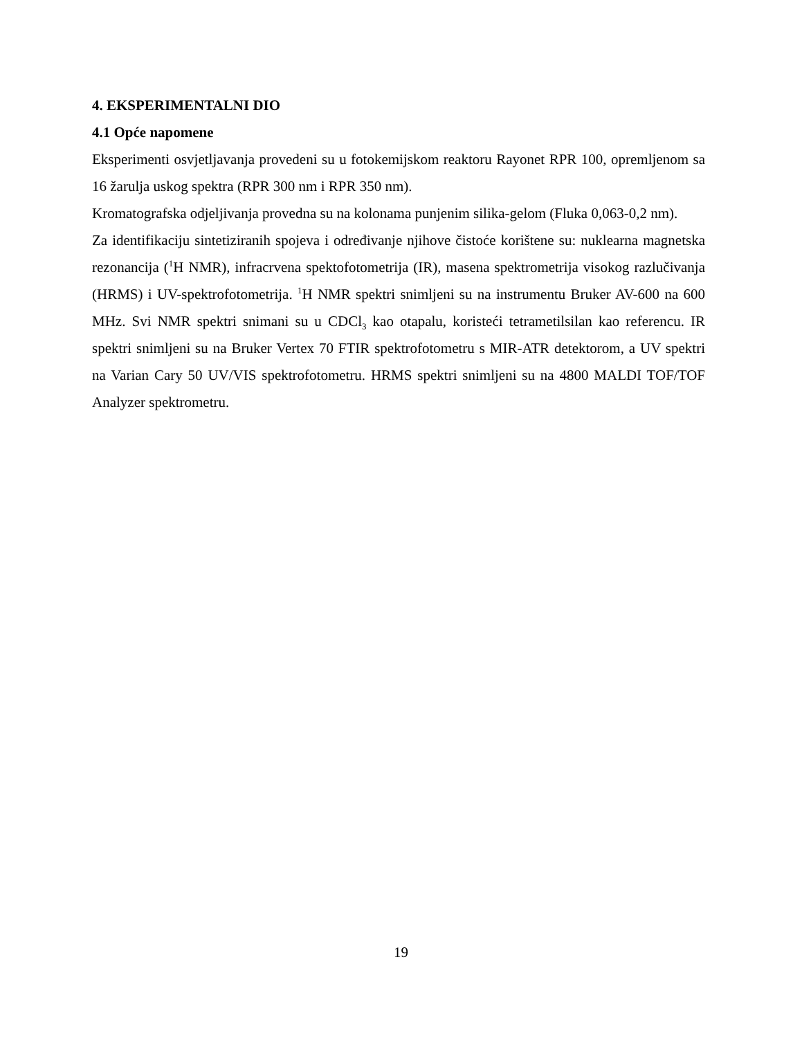4. EKSPERIMENTALNI DIO
4.1 Opće napomene
Eksperimenti osvjetljavanja provedeni su u fotokemijskom reaktoru Rayonet RPR 100, opremljenom sa 16 žarulja uskog spektra (RPR 300 nm i RPR 350 nm).
Kromatografska odjeljivanja provedna su na kolonama punjenim silika-gelom (Fluka 0,063-0,2 nm).
Za identifikaciju sintetiziranih spojeva i određivanje njihove čistoće korištene su: nuklearna magnetska rezonancija (<sup>1</sup>H NMR), infracrvena spektofotometrija (IR), masena spektrometrija visokog razlučivanja (HRMS) i UV-spektrofotometrija. <sup>1</sup>H NMR spektri snimljeni su na instrumentu Bruker AV-600 na 600 MHz. Svi NMR spektri snimani su u CDCl<sub>3</sub> kao otapalu, koristeći tetrametilsilan kao referencu. IR spektri snimljeni su na Bruker Vertex 70 FTIR spektrofotometru s MIR-ATR detektorom, a UV spektri na Varian Cary 50 UV/VIS spektrofotometru. HRMS spektri snimljeni su na 4800 MALDI TOF/TOF Analyzer spektrometru.
19